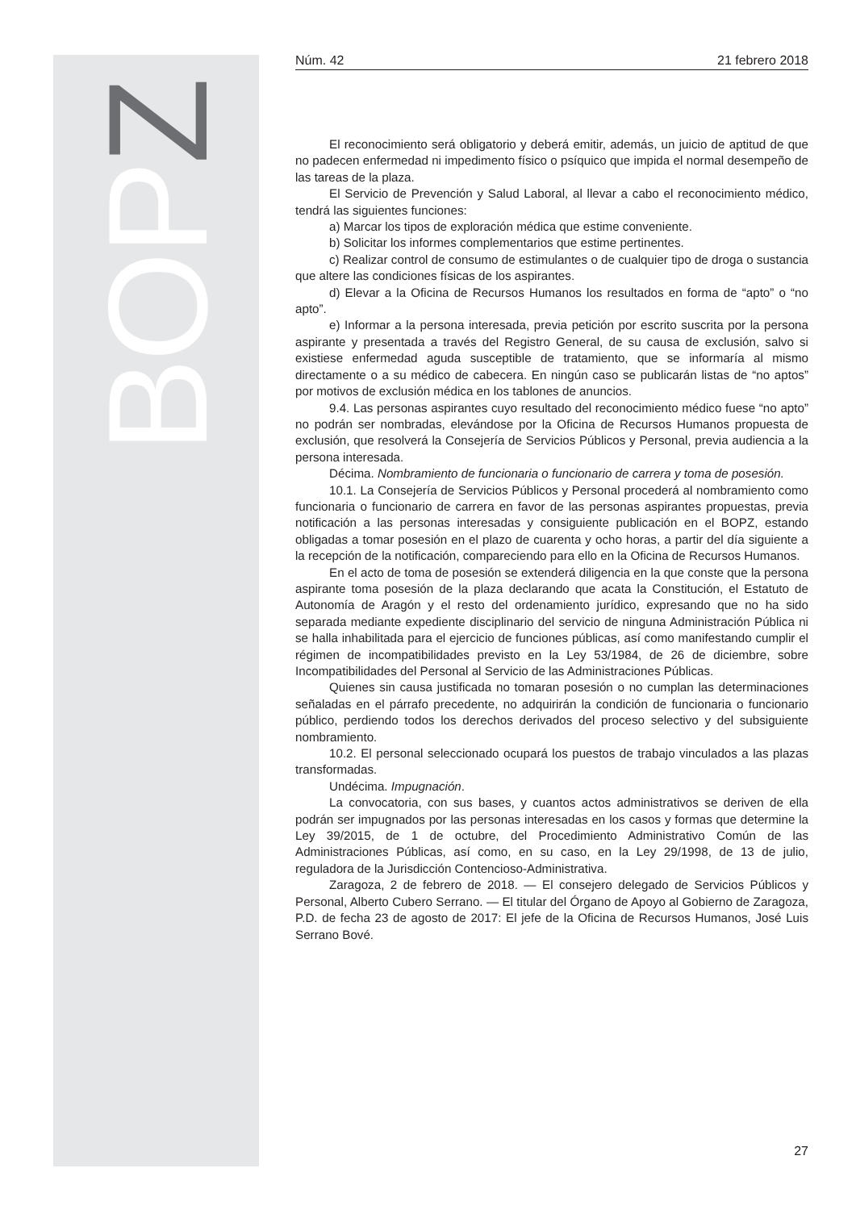BOP Z
Núm. 42 21 febrero 2018
El reconocimiento será obligatorio y deberá emitir, además, un juicio de aptitud de que no padecen enfermedad ni impedimento físico o psíquico que impida el normal desempeño de las tareas de la plaza.
El Servicio de Prevención y Salud Laboral, al llevar a cabo el reconocimiento médico, tendrá las siguientes funciones:
a) Marcar los tipos de exploración médica que estime conveniente.
b) Solicitar los informes complementarios que estime pertinentes.
c) Realizar control de consumo de estimulantes o de cualquier tipo de droga o sustancia que altere las condiciones físicas de los aspirantes.
d) Elevar a la Oficina de Recursos Humanos los resultados en forma de “apto” o “no apto”.
e) Informar a la persona interesada, previa petición por escrito suscrita por la persona aspirante y presentada a través del Registro General, de su causa de exclusión, salvo si existiese enfermedad aguda susceptible de tratamiento, que se informaría al mismo directamente o a su médico de cabecera. En ningún caso se publicarán listas de “no aptos” por motivos de exclusión médica en los tablones de anuncios.
9.4. Las personas aspirantes cuyo resultado del reconocimiento médico fuese “no apto” no podrán ser nombradas, elevándose por la Oficina de Recursos Humanos propuesta de exclusión, que resolverá la Consejería de Servicios Públicos y Personal, previa audiencia a la persona interesada.
Décima. Nombramiento de funcionaria o funcionario de carrera y toma de posesión.
10.1. La Consejería de Servicios Públicos y Personal procederá al nombramiento como funcionaria o funcionario de carrera en favor de las personas aspirantes propuestas, previa notificación a las personas interesadas y consiguiente publicación en el BOPZ, estando obligadas a tomar posesión en el plazo de cuarenta y ocho horas, a partir del día siguiente a la recepción de la notificación, compareciendo para ello en la Oficina de Recursos Humanos.
En el acto de toma de posesión se extenderá diligencia en la que conste que la persona aspirante toma posesión de la plaza declarando que acata la Constitución, el Estatuto de Autonomía de Aragón y el resto del ordenamiento jurídico, expresando que no ha sido separada mediante expediente disciplinario del servicio de ninguna Administración Pública ni se halla inhabilitada para el ejercicio de funciones públicas, así como manifestando cumplir el régimen de incompatibilidades previsto en la Ley 53/1984, de 26 de diciembre, sobre Incompatibilidades del Personal al Servicio de las Administraciones Públicas.
Quienes sin causa justificada no tomaran posesión o no cumplan las determinaciones señaladas en el párrafo precedente, no adquirirán la condición de funcionaria o funcionario público, perdiendo todos los derechos derivados del proceso selectivo y del subsiguiente nombramiento.
10.2. El personal seleccionado ocupará los puestos de trabajo vinculados a las plazas transformadas.
Undécima. Impugnación.
La convocatoria, con sus bases, y cuantos actos administrativos se deriven de ella podrán ser impugnados por las personas interesadas en los casos y formas que determine la Ley 39/2015, de 1 de octubre, del Procedimiento Administrativo Común de las Administraciones Públicas, así como, en su caso, en la Ley 29/1998, de 13 de julio, reguladora de la Jurisdicción Contencioso-Administrativa.
Zaragoza, 2 de febrero de 2018. — El consejero delegado de Servicios Públicos y Personal, Alberto Cubero Serrano. — El titular del Órgano de Apoyo al Gobierno de Zaragoza, P.D. de fecha 23 de agosto de 2017: El jefe de la Oficina de Recursos Humanos, José Luis Serrano Bové.
27